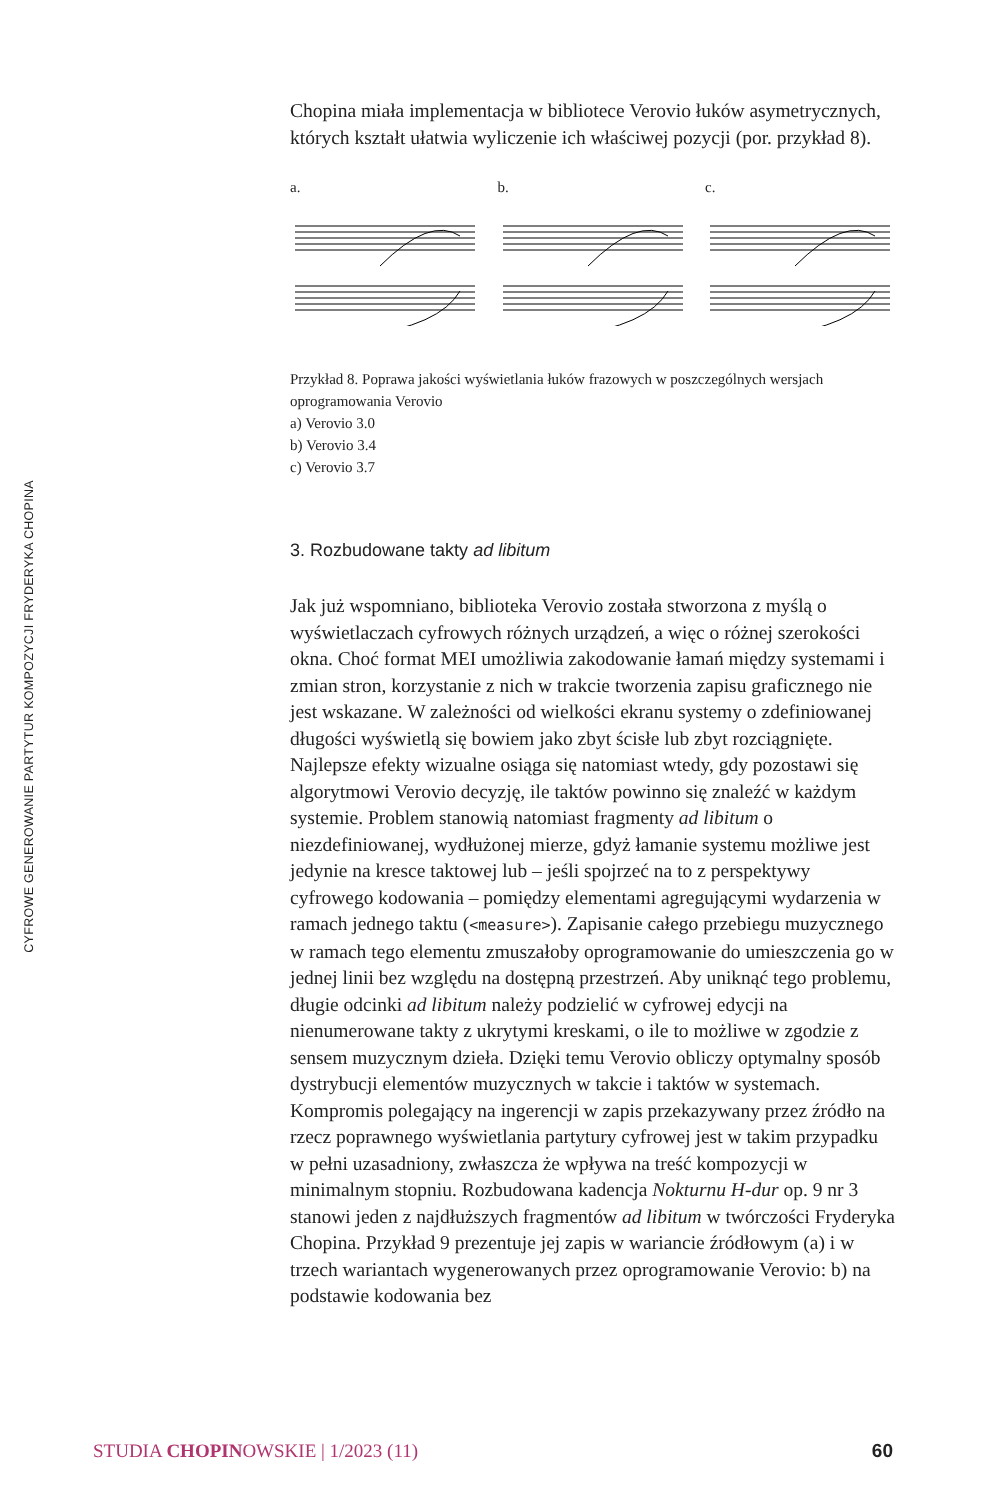CYFROWE GENEROWANIE PARTYTUR KOMPOZYCJI FRYDERYKA CHOPINA
Chopina miała implementacja w bibliotece Verovio łuków asymetrycznych, których kształt ułatwia wyliczenie ich właściwej pozycji (por. przykład 8).
a. b. c.
Przykład 8. Poprawa jakości wyświetlania łuków frazowych w poszczególnych wersjach oprogramowania Verovio
a) Verovio 3.0
b) Verovio 3.4
c) Verovio 3.7
3. Rozbudowane takty ad libitum
Jak już wspomniano, biblioteka Verovio została stworzona z myślą o wyświetlaczach cyfrowych różnych urządzeń, a więc o różnej szerokości okna. Choć format MEI umożliwia zakodowanie łamań między systemami i zmian stron, korzystanie z nich w trakcie tworzenia zapisu graficznego nie jest wskazane. W zależności od wielkości ekranu systemy o zdefiniowanej długości wyświetlą się bowiem jako zbyt ścisłe lub zbyt rozciągnięte. Najlepsze efekty wizualne osiąga się natomiast wtedy, gdy pozostawi się algorytmowi Verovio decyzję, ile taktów powinno się znaleźć w każdym systemie. Problem stanowią natomiast fragmenty ad libitum o niezdefiniowanej, wydłużonej mierze, gdyż łamanie systemu możliwe jest jedynie na kresce taktowej lub – jeśli spojrzeć na to z perspektywy cyfrowego kodowania – pomiędzy elementami agregującymi wydarzenia w ramach jednego taktu (<measure>). Zapisanie całego przebiegu muzycznego w ramach tego elementu zmuszałoby oprogramowanie do umieszczenia go w jednej linii bez względu na dostępną przestrzeń. Aby uniknąć tego problemu, długie odcinki ad libitum należy podzielić w cyfrowej edycji na nienumerowane takty z ukrytymi kreskami, o ile to możliwe w zgodzie z sensem muzycznym dzieła. Dzięki temu Verovio obliczy optymalny sposób dystrybucji elementów muzycznych w takcie i taktów w systemach. Kompromis polegający na ingerencji w zapis przekazywany przez źródło na rzecz poprawnego wyświetlania partytury cyfrowej jest w takim przypadku w pełni uzasadniony, zwłaszcza że wpływa na treść kompozycji w minimalnym stopniu. Rozbudowana kadencja Nokturnu H-dur op. 9 nr 3 stanowi jeden z najdłuższych fragmentów ad libitum w twórczości Fryderyka Chopina. Przykład 9 prezentuje jej zapis w wariancie źródłowym (a) i w trzech wariantach wygenerowanych przez oprogramowanie Verovio: b) na podstawie kodowania bez
STUDIA CHOPINOWSKIE | 1/2023 (11) 60